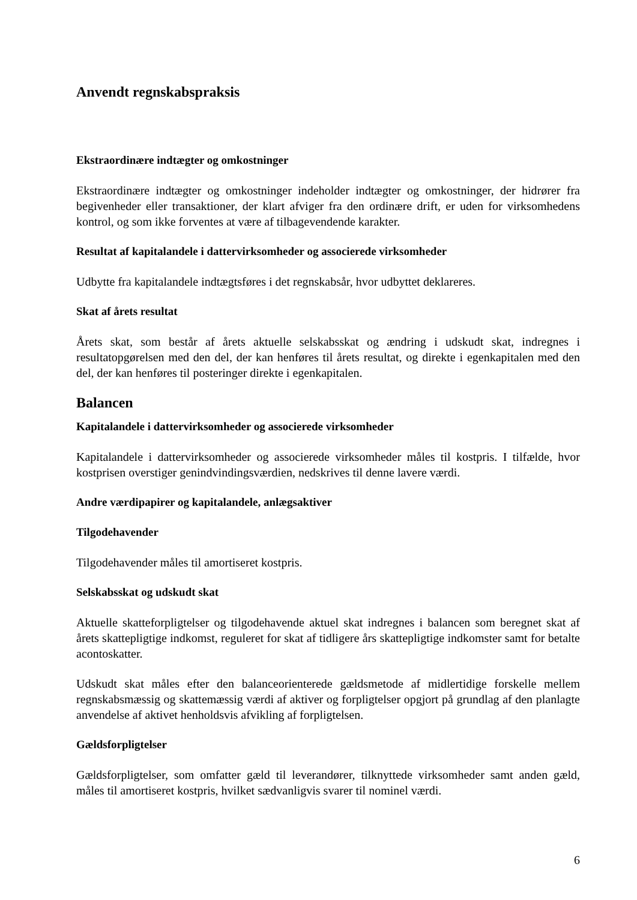Anvendt regnskabspraksis
Ekstraordinære indtægter og omkostninger
Ekstraordinære indtægter og omkostninger indeholder indtægter og omkostninger, der hidrører fra begivenheder eller transaktioner, der klart afviger fra den ordinære drift, er uden for virksomhedens kontrol, og som ikke forventes at være af tilbagevendende karakter.
Resultat af kapitalandele i dattervirksomheder og associerede virksomheder
Udbytte fra kapitalandele indtægtsføres i det regnskabsår, hvor udbyttet deklareres.
Skat af årets resultat
Årets skat, som består af årets aktuelle selskabsskat og ændring i udskudt skat, indregnes i resultatopgørelsen med den del, der kan henføres til årets resultat, og direkte i egenkapitalen med den del, der kan henføres til posteringer direkte i egenkapitalen.
Balancen
Kapitalandele i dattervirksomheder og associerede virksomheder
Kapitalandele i dattervirksomheder og associerede virksomheder måles til kostpris. I tilfælde, hvor kostprisen overstiger genindvindingsværdien, nedskrives til denne lavere værdi.
Andre værdipapirer og kapitalandele, anlægsaktiver
Tilgodehavender
Tilgodehavender måles til amortiseret kostpris.
Selskabsskat og udskudt skat
Aktuelle skatteforpligtelser og tilgodehavende aktuel skat indregnes i balancen som beregnet skat af årets skattepligtige indkomst, reguleret for skat af tidligere års skattepligtige indkomster samt for betalte acontoskatter.
Udskudt skat måles efter den balanceorienterede gældsmetode af midlertidige forskelle mellem regnskabsmæssig og skattemæssig værdi af aktiver og forpligtelser opgjort på grundlag af den planlagte anvendelse af aktivet henholdsvis afvikling af forpligtelsen.
Gældsforpligtelser
Gældsforpligtelser, som omfatter gæld til leverandører, tilknyttede virksomheder samt anden gæld, måles til amortiseret kostpris, hvilket sædvanligvis svarer til nominel værdi.
6